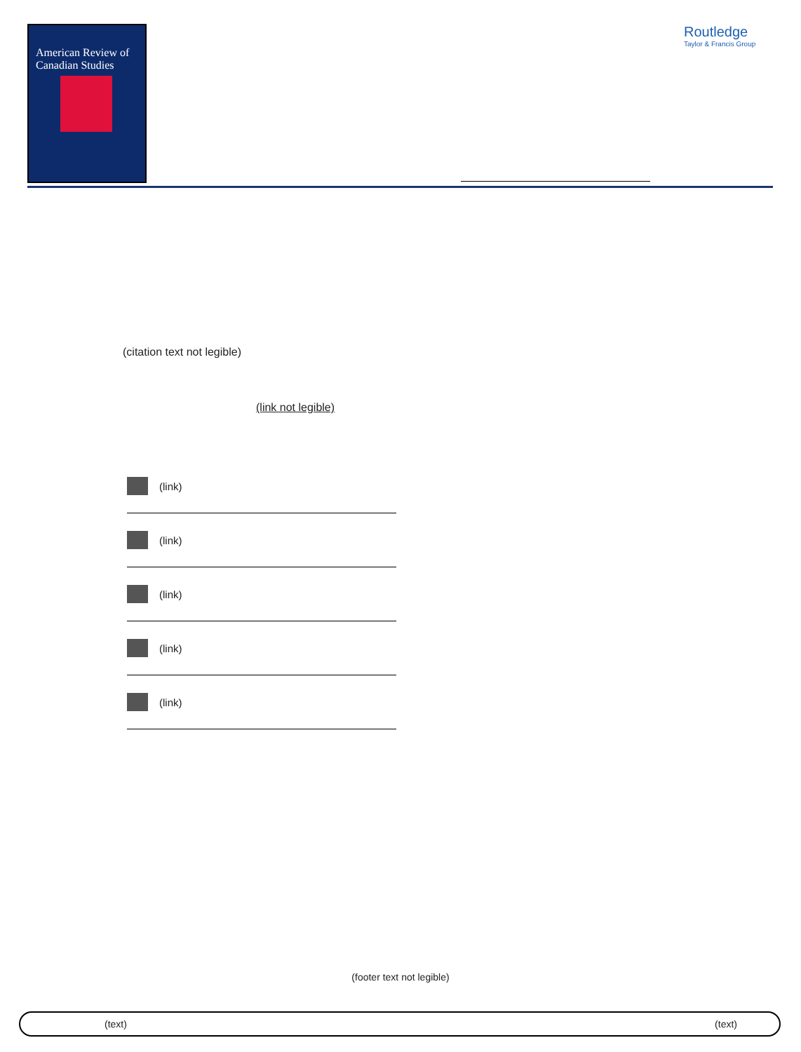American Review of Canadian Studies
Routledge
Taylor & Francis Group
(citation text not legible)
(link not legible)
(link)
(link)
(link)
(link)
(link)
(footer text not legible)
(text) (text)